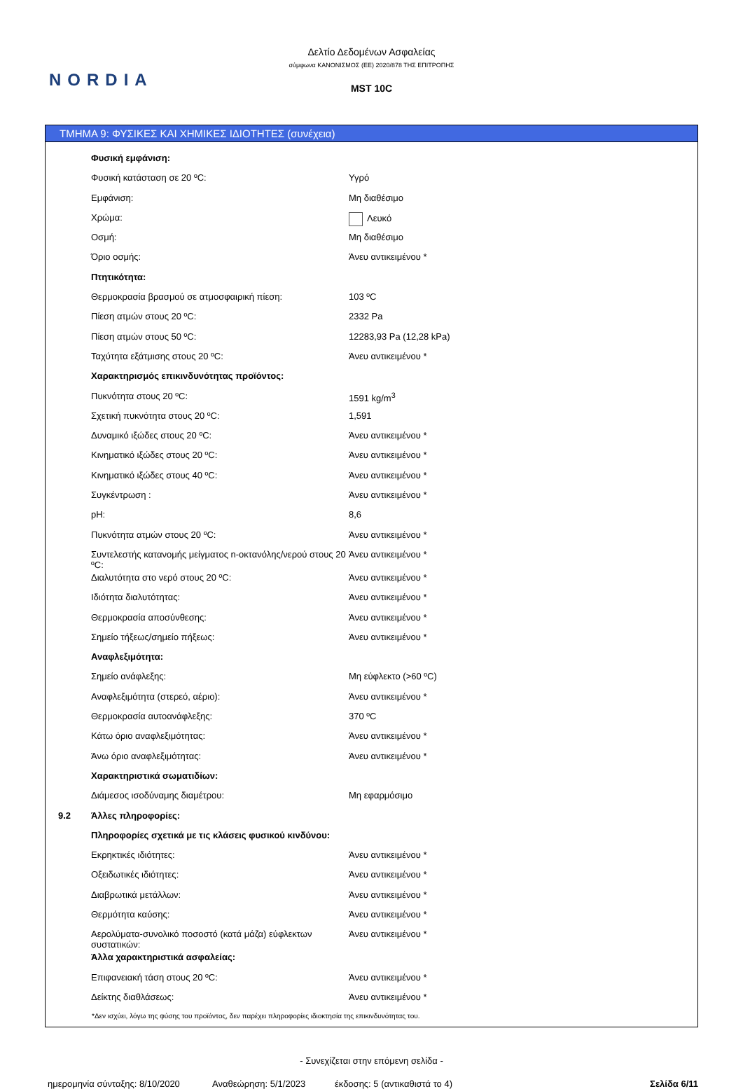NORDIA
Δελτίο Δεδομένων Ασφαλείας
σύμφωνα ΚΑΝΟΝΙΣΜΟΣ (ΕΕ) 2020/878 ΤΗΣ ΕΠΙΤΡΟΠΗΣ
MST 10C
ΤΜΗΜΑ 9: ΦΥΣΙΚΕΣ ΚΑΙ ΧΗΜΙΚΕΣ ΙΔΙΟΤΗΤΕΣ (συνέχεια)
| | Φυσική εμφάνιση: | |
| | Φυσική κατάσταση σε 20 ºC: | Υγρό |
| | Εμφάνιση: | Μη διαθέσιμο |
| | Χρώμα: | Λευκό |
| | Οσμή: | Μη διαθέσιμο |
| | Όριο οσμής: | Άνευ αντικειμένου * |
| | Πτητικότητα: | |
| | Θερμοκρασία βρασμού σε ατμοσφαιρική πίεση: | 103 ºC |
| | Πίεση ατμών στους 20 ºC: | 2332 Pa |
| | Πίεση ατμών στους 50 ºC: | 12283,93 Pa (12,28 kPa) |
| | Ταχύτητα εξάτμισης στους 20 ºC: | Άνευ αντικειμένου * |
| | Χαρακτηρισμός επικινδυνότητας προϊόντος: | |
| | Πυκνότητα στους 20 ºC: | 1591 kg/m<sup>3</sup> |
| | Σχετική πυκνότητα στους 20 ºC: | 1,591 |
| | Δυναμικό ιξώδες στους 20 ºC: | Άνευ αντικειμένου * |
| | Κινηματικό ιξώδες στους 20 ºC: | Άνευ αντικειμένου * |
| | Κινηματικό ιξώδες στους 40 ºC: | Άνευ αντικειμένου * |
| | Συγκέντρωση : | Άνευ αντικειμένου * |
| | pH: | 8,6 |
| | Πυκνότητα ατμών στους 20 ºC: | Άνευ αντικειμένου * |
| | Συντελεστής κατανομής μείγματος n-οκτανόλης/νερού στους 20 ºC: | Άνευ αντικειμένου * |
| | Διαλυτότητα στο νερό στους 20 ºC: | Άνευ αντικειμένου * |
| | Ιδιότητα διαλυτότητας: | Άνευ αντικειμένου * |
| | Θερμοκρασία αποσύνθεσης: | Άνευ αντικειμένου * |
| | Σημείο τήξεως/σημείο πήξεως: | Άνευ αντικειμένου * |
| | Αναφλεξιμότητα: | |
| | Σημείο ανάφλεξης: | Μη εύφλεκτο (>60 ºC) |
| | Αναφλεξιμότητα (στερεό, αέριο): | Άνευ αντικειμένου * |
| | Θερμοκρασία αυτοανάφλεξης: | 370 ºC |
| | Κάτω όριο αναφλεξιμότητας: | Άνευ αντικειμένου * |
| | Άνω όριο αναφλεξιμότητας: | Άνευ αντικειμένου * |
| | Χαρακτηριστικά σωματιδίων: | |
| | Διάμεσος ισοδύναμης διαμέτρου: | Μη εφαρμόσιμο |
| 9.2 | Άλλες πληροφορίες: | |
| | Πληροφορίες σχετικά με τις κλάσεις φυσικού κινδύνου: | |
| | Εκρηκτικές ιδιότητες: | Άνευ αντικειμένου * |
| | Οξειδωτικές ιδιότητες: | Άνευ αντικειμένου * |
| | Διαβρωτικά μετάλλων: | Άνευ αντικειμένου * |
| | Θερμότητα καύσης: | Άνευ αντικειμένου * |
| | Αερολύματα-συνολικό ποσοστό (κατά μάζα) εύφλεκτων συστατικών: | Άνευ αντικειμένου * |
| | Άλλα χαρακτηριστικά ασφαλείας: | |
| | Επιφανειακή τάση στους 20 ºC: | Άνευ αντικειμένου * |
| | Δείκτης διαθλάσεως: | Άνευ αντικειμένου * |
*Δεν ισχύει, λόγω της φύσης του προϊόντος, δεν παρέχει πληροφορίες ιδιοκτησία της επικινδυνότητας του.
- Συνεχίζεται στην επόμενη σελίδα -
ημερομηνία σύνταξης: 8/10/2020 Αναθεώρηση: 5/1/2023 έκδοσης: 5 (αντικαθιστά το 4) Σελίδα 6/11